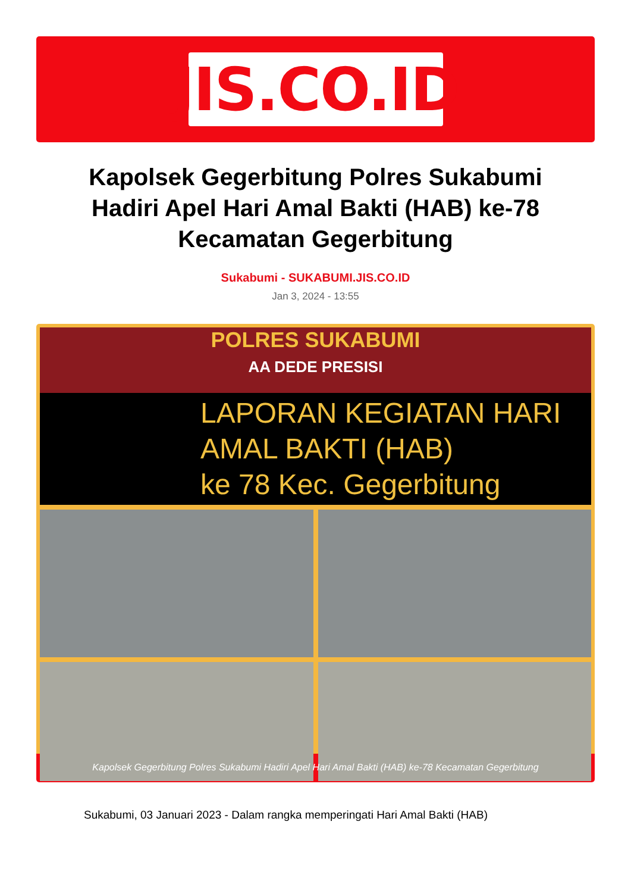JIS.CO.ID
Kapolsek Gegerbitung Polres Sukabumi Hadiri Apel Hari Amal Bakti (HAB) ke-78 Kecamatan Gegerbitung
Sukabumi - SUKABUMI.JIS.CO.ID
Jan 3, 2024 - 13:55
POLRES SUKABUMI
AA DEDE PRESISI
LAPORAN KEGIATAN HARI AMAL BAKTI (HAB)
ke 78 Kec. Gegerbitung
Kapolsek Gegerbitung Polres Sukabumi Hadiri Apel Hari Amal Bakti (HAB) ke-78 Kecamatan Gegerbitung
Sukabumi, 03 Januari 2023 - Dalam rangka memperingati Hari Amal Bakti (HAB)